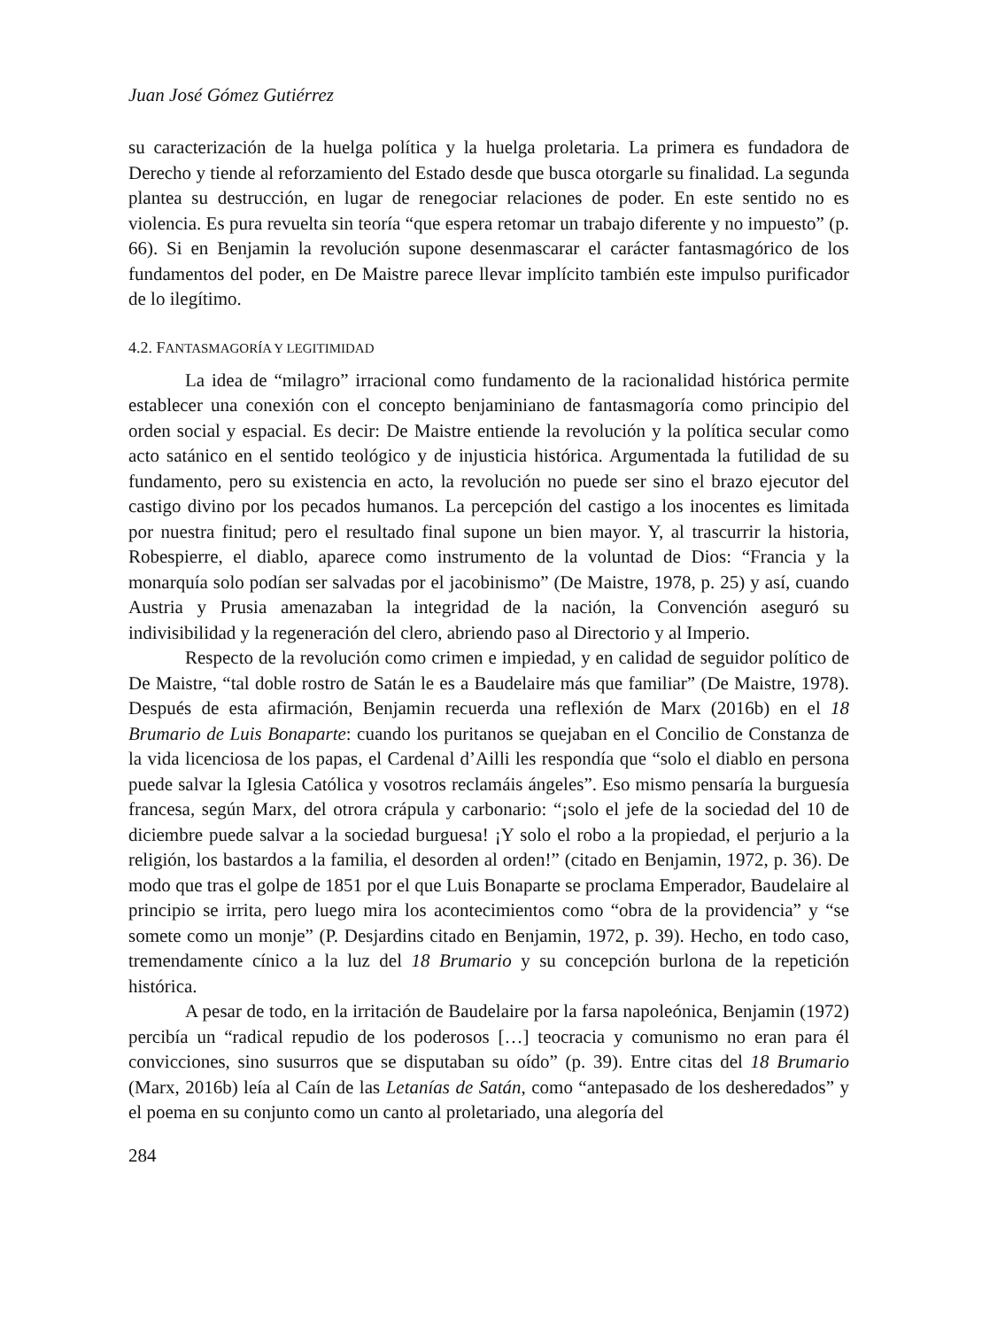Juan José Gómez Gutiérrez
su caracterización de la huelga política y la huelga proletaria. La primera es fundadora de Derecho y tiende al reforzamiento del Estado desde que busca otorgarle su finalidad. La segunda plantea su destrucción, en lugar de renegociar relaciones de poder. En este sentido no es violencia. Es pura revuelta sin teoría “que espera retomar un trabajo diferente y no impuesto” (p. 66). Si en Benjamin la revolución supone desenmascarar el carácter fantasmagórico de los fundamentos del poder, en De Maistre parece llevar implícito también este impulso purificador de lo ilegítimo.
4.2. FANTASMAGORÍA Y LEGITIMIDAD
La idea de “milagro” irracional como fundamento de la racionalidad histórica permite establecer una conexión con el concepto benjaminiano de fantasmagoría como principio del orden social y espacial. Es decir: De Maistre entiende la revolución y la política secular como acto satánico en el sentido teológico y de injusticia histórica. Argumentada la futilidad de su fundamento, pero su existencia en acto, la revolución no puede ser sino el brazo ejecutor del castigo divino por los pecados humanos. La percepción del castigo a los inocentes es limitada por nuestra finitud; pero el resultado final supone un bien mayor. Y, al trascurrir la historia, Robespierre, el diablo, aparece como instrumento de la voluntad de Dios: “Francia y la monarquía solo podían ser salvadas por el jacobinismo” (De Maistre, 1978, p. 25) y así, cuando Austria y Prusia amenazaban la integridad de la nación, la Convención aseguró su indivisibilidad y la regeneración del clero, abriendo paso al Directorio y al Imperio.
Respecto de la revolución como crimen e impiedad, y en calidad de seguidor político de De Maistre, “tal doble rostro de Satán le es a Baudelaire más que familiar” (De Maistre, 1978). Después de esta afirmación, Benjamin recuerda una reflexión de Marx (2016b) en el 18 Brumario de Luis Bonaparte: cuando los puritanos se quejaban en el Concilio de Constanza de la vida licenciosa de los papas, el Cardenal d’Ailli les respondía que “solo el diablo en persona puede salvar la Iglesia Católica y vosotros reclamáis ángeles”. Eso mismo pensaría la burguesía francesa, según Marx, del otrora crápula y carbonario: “¡solo el jefe de la sociedad del 10 de diciembre puede salvar a la sociedad burguesa! ¡Y solo el robo a la propiedad, el perjurio a la religión, los bastardos a la familia, el desorden al orden!” (citado en Benjamin, 1972, p. 36). De modo que tras el golpe de 1851 por el que Luis Bonaparte se proclama Emperador, Baudelaire al principio se irrita, pero luego mira los acontecimientos como “obra de la providencia” y “se somete como un monje” (P. Desjardins citado en Benjamin, 1972, p. 39). Hecho, en todo caso, tremendamente cínico a la luz del 18 Brumario y su concepción burlona de la repetición histórica.
A pesar de todo, en la irritación de Baudelaire por la farsa napoleónica, Benjamin (1972) percibía un “radical repudio de los poderosos […] teocracia y comunismo no eran para él convicciones, sino susurros que se disputaban su oído” (p. 39). Entre citas del 18 Brumario (Marx, 2016b) leía al Caín de las Letanías de Satán, como “antepasado de los desheredados” y el poema en su conjunto como un canto al proletariado, una alegoría del
284